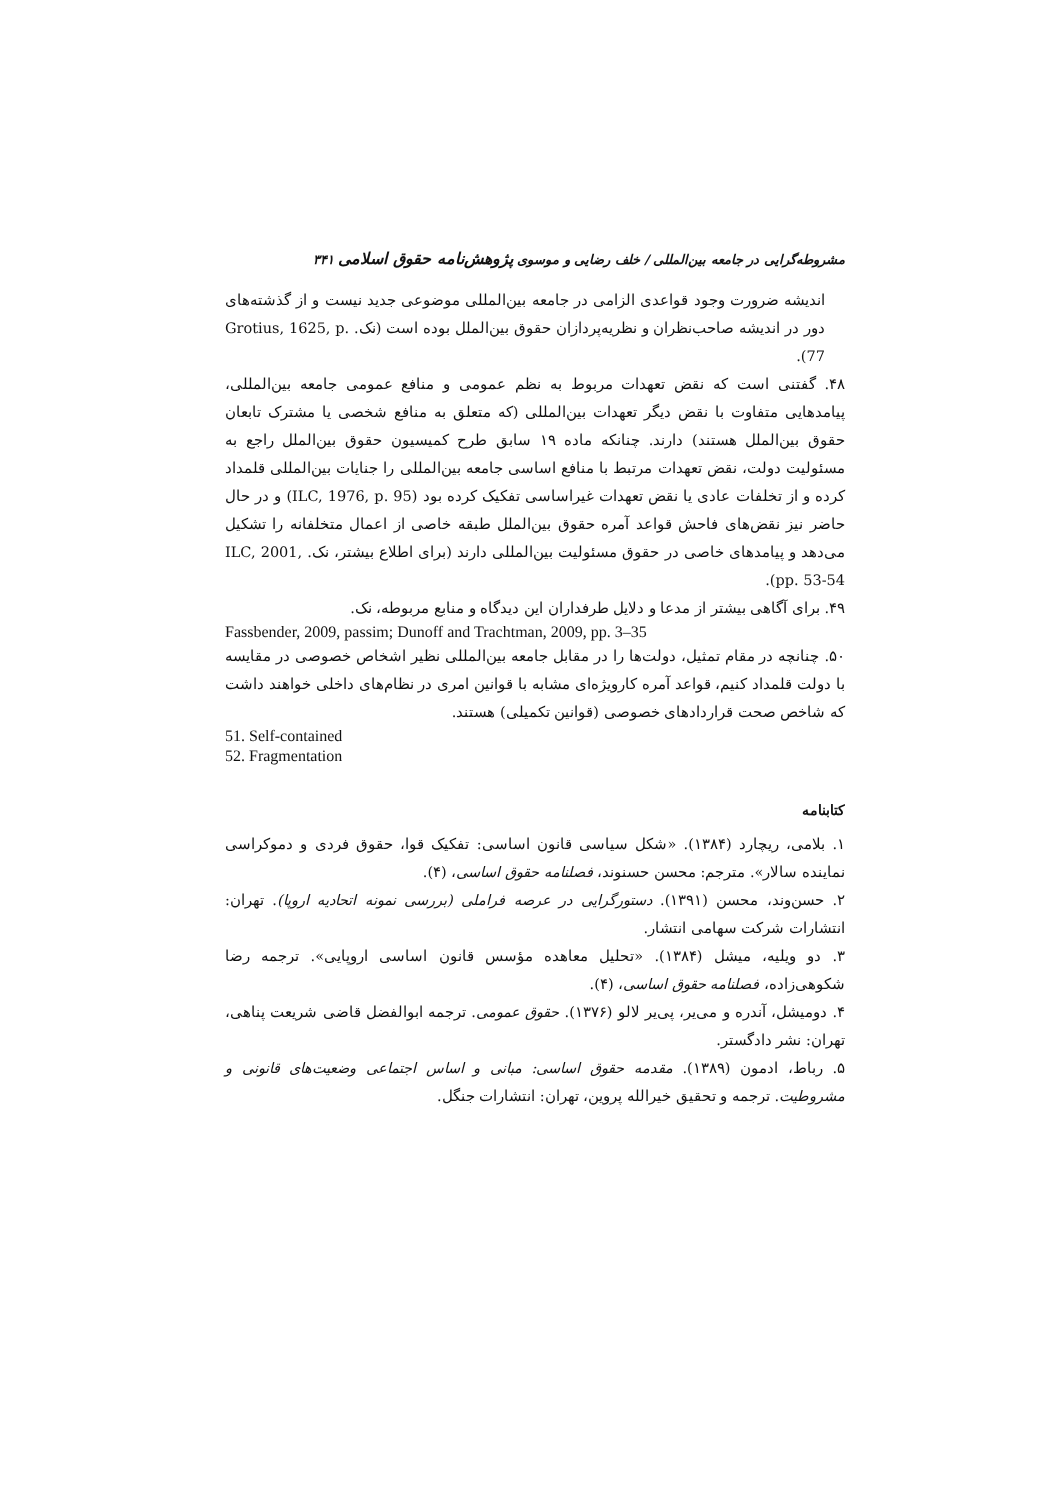مشروطه‌گرایی در جامعه بین‌المللی / خلف رضایی و موسوی پژوهش‌نامه حقوق اسلامی ۳۴۱
اندیشه ضرورت وجود قواعدی الزامی در جامعه بین‌المللی موضوعی جدید نیست و از گذشته‌های دور در اندیشه صاحب‌نظران و نظریه‌پردازان حقوق بین‌الملل بوده است (نک. Grotius, 1625, p. 77).
۴۸. گفتنی است که نقض تعهدات مربوط به نظم عمومی و منافع عمومی جامعه بین‌المللی، پیامدهایی متفاوت با نقض دیگر تعهدات بین‌المللی (که متعلق به منافع شخصی یا مشترک تابعان حقوق بین‌الملل هستند) دارند. چنانکه ماده ۱۹ سابق طرح کمیسیون حقوق بین‌الملل راجع به مسئولیت دولت، نقض تعهدات مرتبط با منافع اساسی جامعه بین‌المللی را جنایات بین‌المللی قلمداد کرده و از تخلفات عادی یا نقض تعهدات غیراساسی تفکیک کرده بود (ILC, 1976, p. 95) و در حال حاضر نیز نقض‌های فاحش قواعد آمره حقوق بین‌الملل طبقه خاصی از اعمال متخلفانه را تشکیل می‌دهد و پیامدهای خاصی در حقوق مسئولیت بین‌المللی دارند (برای اطلاع بیشتر، نک. ILC, 2001, pp. 53-54).
۴۹. برای آگاهی بیشتر از مدعا و دلایل طرفداران این دیدگاه و منابع مربوطه، نک.
Fassbender, 2009, passim; Dunoff and Trachtman, 2009, pp. 3–35
۵۰. چنانچه در مقام تمثیل، دولت‌ها را در مقابل جامعه بین‌المللی نظیر اشخاص خصوصی در مقایسه با دولت قلمداد کنیم، قواعد آمره کارویژه‌ای مشابه با قوانین امری در نظام‌های داخلی خواهند داشت که شاخص صحت قراردادهای خصوصی (قوانین تکمیلی) هستند.
51. Self-contained
52. Fragmentation
کتابنامه
۱. بلامی، ریچارد (۱۳۸۴). «شکل سیاسی قانون اساسی: تفکیک قوا، حقوق فردی و دموکراسی نماینده سالار». مترجم: محسن حسنوند، فصلنامه حقوق اساسی، (۴).
۲. حسن‌وند، محسن (۱۳۹۱). دستورگرایی در عرصه فراملی (بررسی نمونه اتحادیه اروپا). تهران: انتشارات شرکت سهامی انتشار.
۳. دو ویلیه، میشل (۱۳۸۴). «تحلیل معاهده مؤسس قانون اساسی اروپایی». ترجمه رضا شکوهی‌زاده، فصلنامه حقوق اساسی، (۴).
۴. دومیشل، آندره و می‌یر، پی‌یر لالو (۱۳۷۶). حقوق عمومی. ترجمه ابوالفضل قاضی شریعت پناهی، تهران: نشر دادگستر.
۵. رباط، ادمون (۱۳۸۹). مقدمه حقوق اساسی: مبانی و اساس اجتماعی وضعیت‌های قانونی و مشروطیت. ترجمه و تحقیق خیرالله پروین، تهران: انتشارات جنگل.